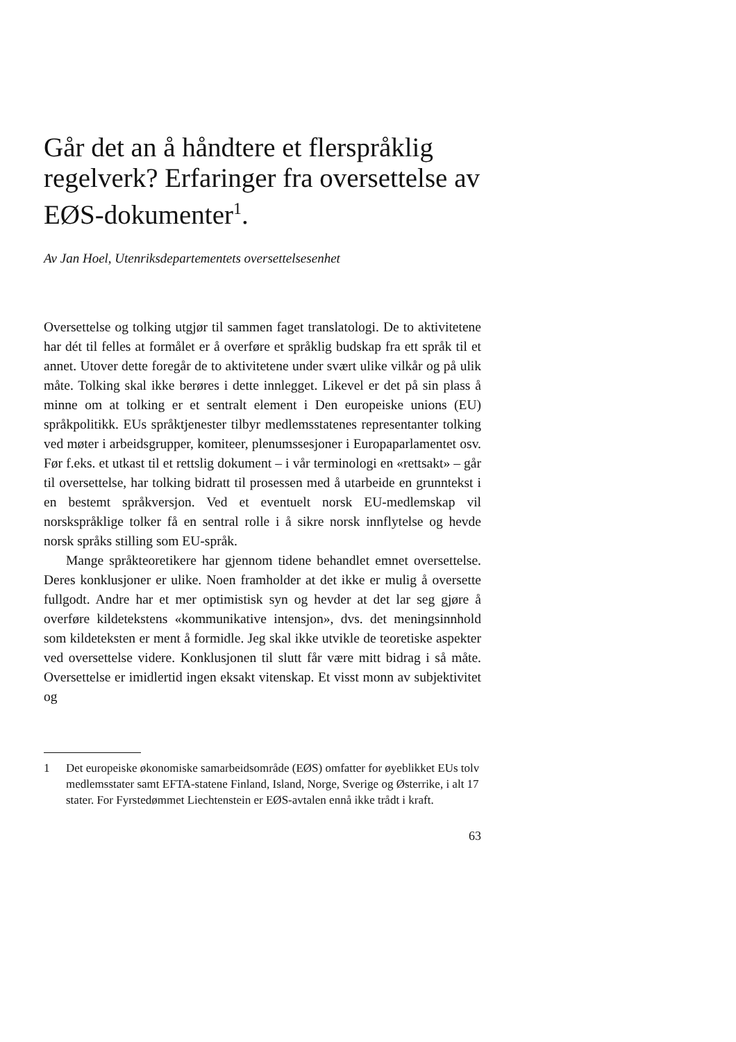Går det an å håndtere et flerspråklig regelverk? Erfaringer fra oversettelse av EØS-dokumenter<sup>1</sup>.
Av Jan Hoel, Utenriksdepartementets oversettelsesenhet
Oversettelse og tolking utgjør til sammen faget translatologi. De to aktivitetene har dét til felles at formålet er å overføre et språklig budskap fra ett språk til et annet. Utover dette foregår de to aktivitetene under svært ulike vilkår og på ulik måte. Tolking skal ikke berøres i dette innlegget. Likevel er det på sin plass å minne om at tolking er et sentralt element i Den europeiske unions (EU) språkpolitikk. EUs språktjenester tilbyr medlemsstatenes representanter tolking ved møter i arbeidsgrupper, komiteer, plenumssesjoner i Europaparlamentet osv. Før f.eks. et utkast til et rettslig dokument – i vår terminologi en «rettsakt» – går til oversettelse, har tolking bidratt til prosessen med å utarbeide en grunntekst i en bestemt språkversjon. Ved et eventuelt norsk EU-medlemskap vil norskspråklige tolker få en sentral rolle i å sikre norsk innflytelse og hevde norsk språks stilling som EU-språk.
Mange språkteoretikere har gjennom tidene behandlet emnet oversettelse. Deres konklusjoner er ulike. Noen framholder at det ikke er mulig å oversette fullgodt. Andre har et mer optimistisk syn og hevder at det lar seg gjøre å overføre kildetekstens «kommunikative intensjon», dvs. det meningsinnhold som kildeteksten er ment å formidle. Jeg skal ikke utvikle de teoretiske aspekter ved oversettelse videre. Konklusjonen til slutt får være mitt bidrag i så måte. Oversettelse er imidlertid ingen eksakt vitenskap. Et visst monn av subjektivitet og
1 Det europeiske økonomiske samarbeidsområde (EØS) omfatter for øyeblikket EUs tolv medlemsstater samt EFTA-statene Finland, Island, Norge, Sverige og Østerrike, i alt 17 stater. For Fyrstedømmet Liechtenstein er EØS-avtalen ennå ikke trådt i kraft.
63